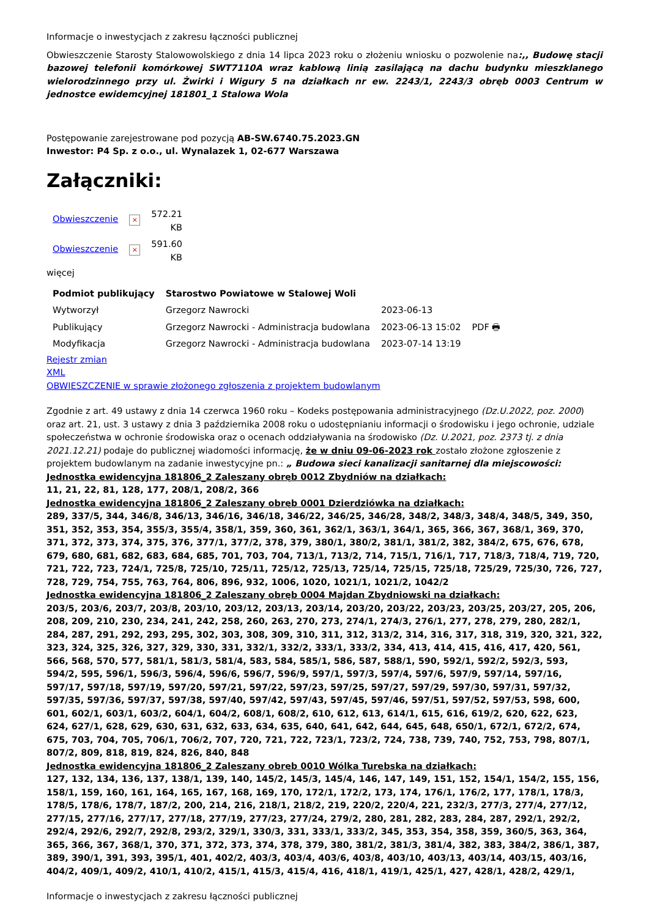Informacje o inwestycjach z zakresu łączności publicznej
Obwieszczenie Starosty Stalowowolskiego z dnia 14 lipca 2023 roku o złożeniu wniosku o pozwolenie na:,, Budowę stacji bazowej telefonii komórkowej SWT7110A wraz kablową linią zasilającą na dachu budynku mieszklanego wielorodzinnego przy ul. Żwirki i Wigury 5 na działkach nr ew. 2243/1, 2243/3 obręb 0003 Centrum w jednostce ewidemcyjnej 181801_1 Stalowa Wola
Postępowanie zarejestrowane pod pozycją AB-SW.6740.75.2023.GN
Inwestor: P4 Sp. z o.o., ul. Wynalazek 1, 02-677 Warszawa
Załączniki:
| Obwieszczenie | × | 572.21 KB |
| Obwieszczenie | × | 591.60 KB |
więcej
| Podmiot publikujący | Starostwo Powiatowe w Stalowej Woli | | |
| Wytworzył | Grzegorz Nawrocki | 2023-06-13 | PDF 🖶 |
| Publikujący | Grzegorz Nawrocki - Administracja budowlana | 2023-06-13 15:02 | |
| Modyfikacja | Grzegorz Nawrocki - Administracja budowlana | 2023-07-14 13:19 | |
Rejestr zmian
XML
OBWIESZCZENIE w sprawie złożonego zgłoszenia z projektem budowlanym
Zgodnie z art. 49 ustawy z dnia 14 czerwca 1960 roku – Kodeks postępowania administracyjnego (Dz.U.2022, poz. 2000) oraz art. 21, ust. 3 ustawy z dnia 3 października 2008 roku o udostępnianiu informacji o środowisku i jego ochronie, udziale społeczeństwa w ochronie środowiska oraz o ocenach oddziaływania na środowisko (Dz. U.2021, poz. 2373 tj. z dnia 2021.12.21) podaje do publicznej wiadomości informację, że w dniu 09-06-2023 rok zostało złożone zgłoszenie z projektem budowlanym na zadanie inwestycyjne pn.: „ Budowa sieci kanalizacji sanitarnej dla miejscowości:
Jednostka ewidencyjna 181806_2 Zaleszany obręb 0012 Zbydniów na działkach:
11, 21, 22, 81, 128, 177, 208/1, 208/2, 366
Jednostka ewidencyjna 181806_2 Zaleszany obręb 0001 Dzierdziówka na działkach:
289, 337/5, 344, 346/8, 346/13, 346/16, 346/18, 346/22, 346/25, 346/28, 348/2, 348/3, 348/4, 348/5, 349, 350, 351, 352, 353, 354, 355/3, 355/4, 358/1, 359, 360, 361, 362/1, 363/1, 364/1, 365, 366, 367, 368/1, 369, 370, 371, 372, 373, 374, 375, 376, 377/1, 377/2, 378, 379, 380/1, 380/2, 381/1, 381/2, 382, 384/2, 675, 676, 678, 679, 680, 681, 682, 683, 684, 685, 701, 703, 704, 713/1, 713/2, 714, 715/1, 716/1, 717, 718/3, 718/4, 719, 720, 721, 722, 723, 724/1, 725/8, 725/10, 725/11, 725/12, 725/13, 725/14, 725/15, 725/18, 725/29, 725/30, 726, 727, 728, 729, 754, 755, 763, 764, 806, 896, 932, 1006, 1020, 1021/1, 1021/2, 1042/2
Jednostka ewidencyjna 181806_2 Zaleszany obręb 0004 Majdan Zbydniowski na działkach:
203/5, 203/6, 203/7, 203/8, 203/10, 203/12, 203/13, 203/14, 203/20, 203/22, 203/23, 203/25, 203/27, 205, 206, 208, 209, 210, 230, 234, 241, 242, 258, 260, 263, 270, 273, 274/1, 274/3, 276/1, 277, 278, 279, 280, 282/1, 284, 287, 291, 292, 293, 295, 302, 303, 308, 309, 310, 311, 312, 313/2, 314, 316, 317, 318, 319, 320, 321, 322, 323, 324, 325, 326, 327, 329, 330, 331, 332/1, 332/2, 333/1, 333/2, 334, 413, 414, 415, 416, 417, 420, 561, 566, 568, 570, 577, 581/1, 581/3, 581/4, 583, 584, 585/1, 586, 587, 588/1, 590, 592/1, 592/2, 592/3, 593, 594/2, 595, 596/1, 596/3, 596/4, 596/6, 596/7, 596/9, 597/1, 597/3, 597/4, 597/6, 597/9, 597/14, 597/16, 597/17, 597/18, 597/19, 597/20, 597/21, 597/22, 597/23, 597/25, 597/27, 597/29, 597/30, 597/31, 597/32, 597/35, 597/36, 597/37, 597/38, 597/40, 597/42, 597/43, 597/45, 597/46, 597/51, 597/52, 597/53, 598, 600, 601, 602/1, 603/1, 603/2, 604/1, 604/2, 608/1, 608/2, 610, 612, 613, 614/1, 615, 616, 619/2, 620, 622, 623, 624, 627/1, 628, 629, 630, 631, 632, 633, 634, 635, 640, 641, 642, 644, 645, 648, 650/1, 672/1, 672/2, 674, 675, 703, 704, 705, 706/1, 706/2, 707, 720, 721, 722, 723/1, 723/2, 724, 738, 739, 740, 752, 753, 798, 807/1, 807/2, 809, 818, 819, 824, 826, 840, 848
Jednostka ewidencyjna 181806_2 Zaleszany obręb 0010 Wólka Turebska na działkach:
127, 132, 134, 136, 137, 138/1, 139, 140, 145/2, 145/3, 145/4, 146, 147, 149, 151, 152, 154/1, 154/2, 155, 156, 158/1, 159, 160, 161, 164, 165, 167, 168, 169, 170, 172/1, 172/2, 173, 174, 176/1, 176/2, 177, 178/1, 178/3, 178/5, 178/6, 178/7, 187/2, 200, 214, 216, 218/1, 218/2, 219, 220/2, 220/4, 221, 232/3, 277/3, 277/4, 277/12, 277/15, 277/16, 277/17, 277/18, 277/19, 277/23, 277/24, 279/2, 280, 281, 282, 283, 284, 287, 292/1, 292/2, 292/4, 292/6, 292/7, 292/8, 293/2, 329/1, 330/3, 331, 333/1, 333/2, 345, 353, 354, 358, 359, 360/5, 363, 364, 365, 366, 367, 368/1, 370, 371, 372, 373, 374, 378, 379, 380, 381/2, 381/3, 381/4, 382, 383, 384/2, 386/1, 387, 389, 390/1, 391, 393, 395/1, 401, 402/2, 403/3, 403/4, 403/6, 403/8, 403/10, 403/13, 403/14, 403/15, 403/16, 404/2, 409/1, 409/2, 410/1, 410/2, 415/1, 415/3, 415/4, 416, 418/1, 419/1, 425/1, 427, 428/1, 428/2, 429/1,
Informacje o inwestycjach z zakresu łączności publicznej